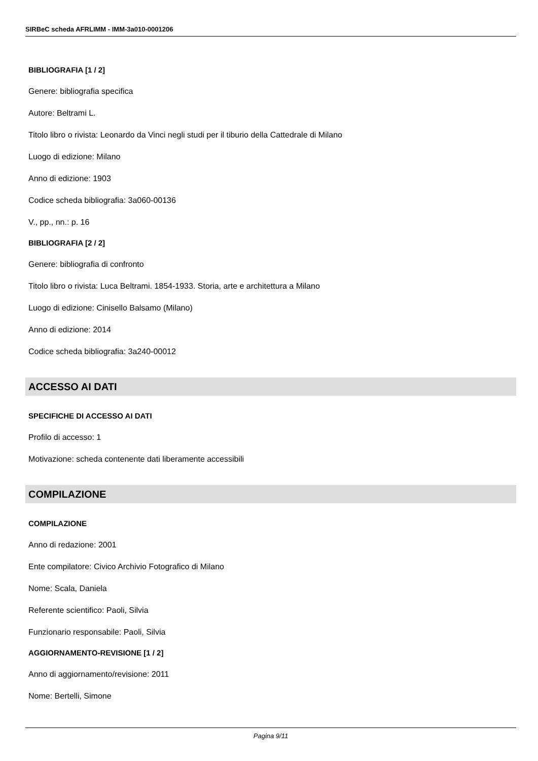SIRBeC scheda AFRLIMM - IMM-3a010-0001206
BIBLIOGRAFIA [1 / 2]
Genere: bibliografia specifica
Autore: Beltrami L.
Titolo libro o rivista: Leonardo da Vinci negli studi per il tiburio della Cattedrale di Milano
Luogo di edizione: Milano
Anno di edizione: 1903
Codice scheda bibliografia: 3a060-00136
V., pp., nn.: p. 16
BIBLIOGRAFIA [2 / 2]
Genere: bibliografia di confronto
Titolo libro o rivista: Luca Beltrami. 1854-1933. Storia, arte e architettura a Milano
Luogo di edizione: Cinisello Balsamo (Milano)
Anno di edizione: 2014
Codice scheda bibliografia: 3a240-00012
ACCESSO AI DATI
SPECIFICHE DI ACCESSO AI DATI
Profilo di accesso: 1
Motivazione: scheda contenente dati liberamente accessibili
COMPILAZIONE
COMPILAZIONE
Anno di redazione: 2001
Ente compilatore: Civico Archivio Fotografico di Milano
Nome: Scala, Daniela
Referente scientifico: Paoli, Silvia
Funzionario responsabile: Paoli, Silvia
AGGIORNAMENTO-REVISIONE [1 / 2]
Anno di aggiornamento/revisione: 2011
Nome: Bertelli, Simone
Pagina 9/11